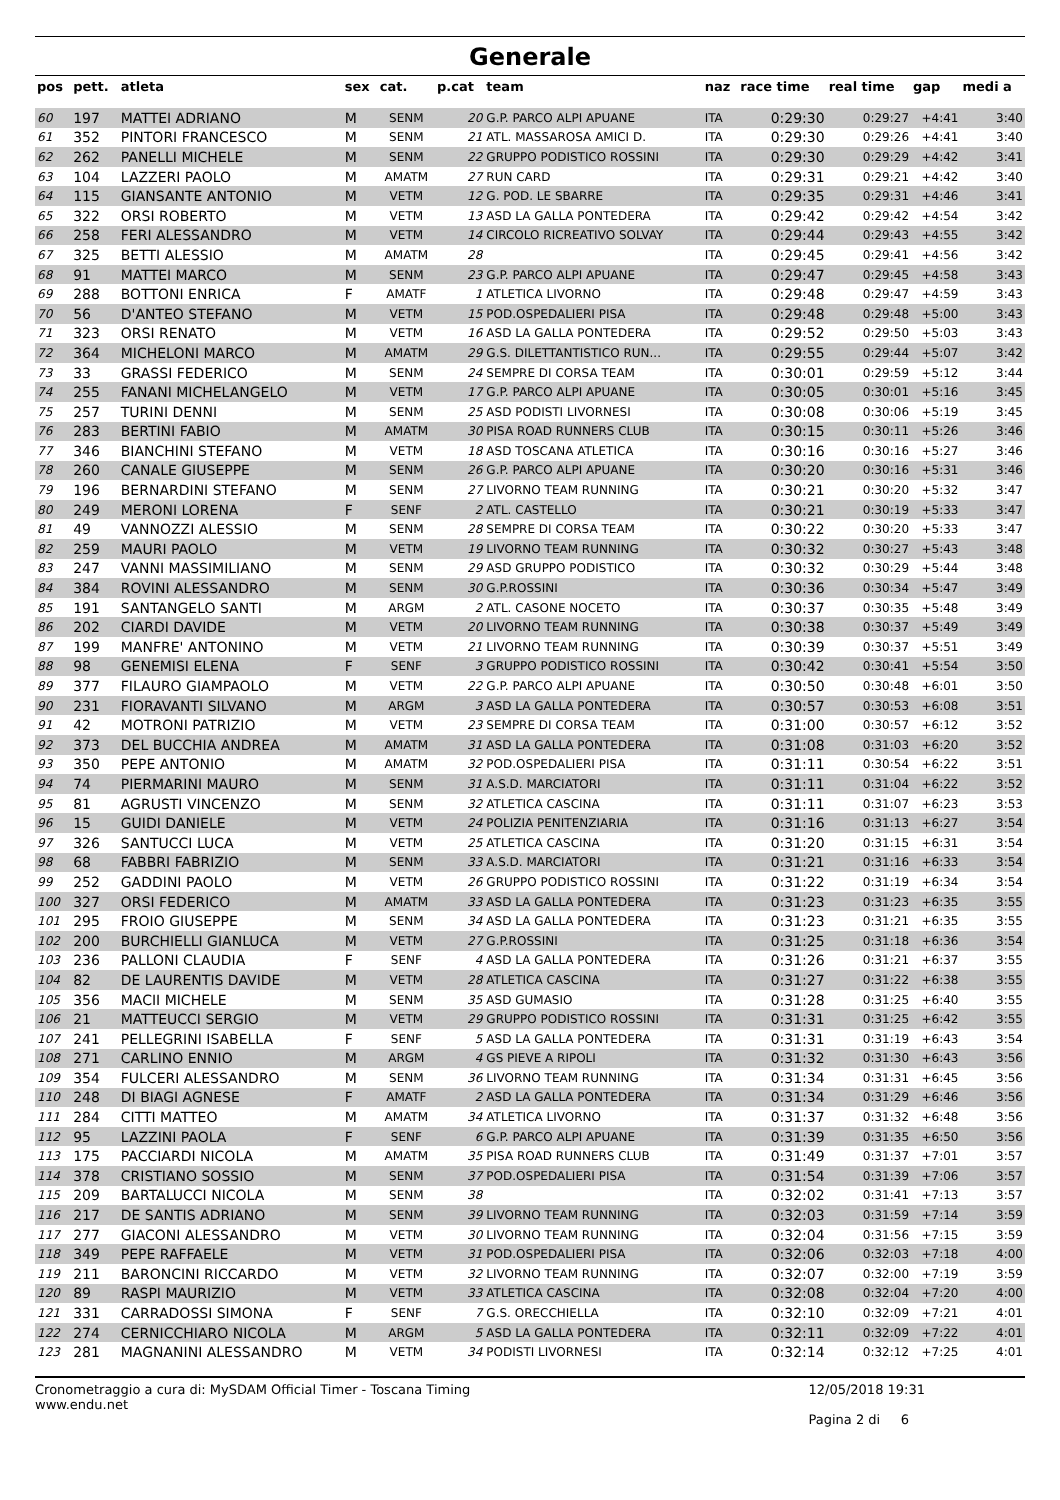Generale
| pos | pett. | atleta | sex | cat. | p.cat | team | naz | race time | real time | gap | medi a |
| --- | --- | --- | --- | --- | --- | --- | --- | --- | --- | --- | --- |
| 60 | 197 | MATTEI ADRIANO | M | SENM | 20 | G.P. PARCO ALPI APUANE | ITA | 0:29:30 | 0:29:27 | +4:41 | 3:40 |
| 61 | 352 | PINTORI FRANCESCO | M | SENM | 21 | ATL. MASSAROSA AMICI D. | ITA | 0:29:30 | 0:29:26 | +4:41 | 3:40 |
| 62 | 262 | PANELLI MICHELE | M | SENM | 22 | GRUPPO PODISTICO ROSSINI | ITA | 0:29:30 | 0:29:29 | +4:42 | 3:41 |
| 63 | 104 | LAZZERI PAOLO | M | AMATM | 27 | RUN CARD | ITA | 0:29:31 | 0:29:21 | +4:42 | 3:40 |
| 64 | 115 | GIANSANTE ANTONIO | M | VETM | 12 | G. POD. LE SBARRE | ITA | 0:29:35 | 0:29:31 | +4:46 | 3:41 |
| 65 | 322 | ORSI ROBERTO | M | VETM | 13 | ASD LA GALLA PONTEDERA | ITA | 0:29:42 | 0:29:42 | +4:54 | 3:42 |
| 66 | 258 | FERI ALESSANDRO | M | VETM | 14 | CIRCOLO RICREATIVO SOLVAY | ITA | 0:29:44 | 0:29:43 | +4:55 | 3:42 |
| 67 | 325 | BETTI ALESSIO | M | AMATM | 28 | | ITA | 0:29:45 | 0:29:41 | +4:56 | 3:42 |
| 68 | 91 | MATTEI MARCO | M | SENM | 23 | G.P. PARCO ALPI APUANE | ITA | 0:29:47 | 0:29:45 | +4:58 | 3:43 |
| 69 | 288 | BOTTONI ENRICA | F | AMATF | 1 | ATLETICA LIVORNO | ITA | 0:29:48 | 0:29:47 | +4:59 | 3:43 |
| 70 | 56 | D'ANTEO STEFANO | M | VETM | 15 | POD.OSPEDALIERI PISA | ITA | 0:29:48 | 0:29:48 | +5:00 | 3:43 |
| 71 | 323 | ORSI RENATO | M | VETM | 16 | ASD LA GALLA PONTEDERA | ITA | 0:29:52 | 0:29:50 | +5:03 | 3:43 |
| 72 | 364 | MICHELONI MARCO | M | AMATM | 29 | G.S. DILETTANTISTICO RUN... | ITA | 0:29:55 | 0:29:44 | +5:07 | 3:42 |
| 73 | 33 | GRASSI FEDERICO | M | SENM | 24 | SEMPRE DI CORSA TEAM | ITA | 0:30:01 | 0:29:59 | +5:12 | 3:44 |
| 74 | 255 | FANANI MICHELANGELO | M | VETM | 17 | G.P. PARCO ALPI APUANE | ITA | 0:30:05 | 0:30:01 | +5:16 | 3:45 |
| 75 | 257 | TURINI DENNI | M | SENM | 25 | ASD PODISTI LIVORNESI | ITA | 0:30:08 | 0:30:06 | +5:19 | 3:45 |
| 76 | 283 | BERTINI FABIO | M | AMATM | 30 | PISA ROAD RUNNERS CLUB | ITA | 0:30:15 | 0:30:11 | +5:26 | 3:46 |
| 77 | 346 | BIANCHINI STEFANO | M | VETM | 18 | ASD TOSCANA ATLETICA | ITA | 0:30:16 | 0:30:16 | +5:27 | 3:46 |
| 78 | 260 | CANALE GIUSEPPE | M | SENM | 26 | G.P. PARCO ALPI APUANE | ITA | 0:30:20 | 0:30:16 | +5:31 | 3:46 |
| 79 | 196 | BERNARDINI STEFANO | M | SENM | 27 | LIVORNO TEAM RUNNING | ITA | 0:30:21 | 0:30:20 | +5:32 | 3:47 |
| 80 | 249 | MERONI LORENA | F | SENF | 2 | ATL. CASTELLO | ITA | 0:30:21 | 0:30:19 | +5:33 | 3:47 |
| 81 | 49 | VANNOZZI ALESSIO | M | SENM | 28 | SEMPRE DI CORSA TEAM | ITA | 0:30:22 | 0:30:20 | +5:33 | 3:47 |
| 82 | 259 | MAURI PAOLO | M | VETM | 19 | LIVORNO TEAM RUNNING | ITA | 0:30:32 | 0:30:27 | +5:43 | 3:48 |
| 83 | 247 | VANNI MASSIMILIANO | M | SENM | 29 | ASD GRUPPO PODISTICO | ITA | 0:30:32 | 0:30:29 | +5:44 | 3:48 |
| 84 | 384 | ROVINI ALESSANDRO | M | SENM | 30 | G.P.ROSSINI | ITA | 0:30:36 | 0:30:34 | +5:47 | 3:49 |
| 85 | 191 | SANTANGELO SANTI | M | ARGM | 2 | ATL. CASONE NOCETO | ITA | 0:30:37 | 0:30:35 | +5:48 | 3:49 |
| 86 | 202 | CIARDI DAVIDE | M | VETM | 20 | LIVORNO TEAM RUNNING | ITA | 0:30:38 | 0:30:37 | +5:49 | 3:49 |
| 87 | 199 | MANFRE' ANTONINO | M | VETM | 21 | LIVORNO TEAM RUNNING | ITA | 0:30:39 | 0:30:37 | +5:51 | 3:49 |
| 88 | 98 | GENEMISI ELENA | F | SENF | 3 | GRUPPO PODISTICO ROSSINI | ITA | 0:30:42 | 0:30:41 | +5:54 | 3:50 |
| 89 | 377 | FILAURO GIAMPAOLO | M | VETM | 22 | G.P. PARCO ALPI APUANE | ITA | 0:30:50 | 0:30:48 | +6:01 | 3:50 |
| 90 | 231 | FIORAVANTI SILVANO | M | ARGM | 3 | ASD LA GALLA PONTEDERA | ITA | 0:30:57 | 0:30:53 | +6:08 | 3:51 |
| 91 | 42 | MOTRONI PATRIZIO | M | VETM | 23 | SEMPRE DI CORSA TEAM | ITA | 0:31:00 | 0:30:57 | +6:12 | 3:52 |
| 92 | 373 | DEL BUCCHIA ANDREA | M | AMATM | 31 | ASD LA GALLA PONTEDERA | ITA | 0:31:08 | 0:31:03 | +6:20 | 3:52 |
| 93 | 350 | PEPE ANTONIO | M | AMATM | 32 | POD.OSPEDALIERI PISA | ITA | 0:31:11 | 0:30:54 | +6:22 | 3:51 |
| 94 | 74 | PIERMARINI MAURO | M | SENM | 31 | A.S.D. MARCIATORI | ITA | 0:31:11 | 0:31:04 | +6:22 | 3:52 |
| 95 | 81 | AGRUSTI VINCENZO | M | SENM | 32 | ATLETICA CASCINA | ITA | 0:31:11 | 0:31:07 | +6:23 | 3:53 |
| 96 | 15 | GUIDI DANIELE | M | VETM | 24 | POLIZIA PENITENZIARIA | ITA | 0:31:16 | 0:31:13 | +6:27 | 3:54 |
| 97 | 326 | SANTUCCI LUCA | M | VETM | 25 | ATLETICA CASCINA | ITA | 0:31:20 | 0:31:15 | +6:31 | 3:54 |
| 98 | 68 | FABBRI FABRIZIO | M | SENM | 33 | A.S.D. MARCIATORI | ITA | 0:31:21 | 0:31:16 | +6:33 | 3:54 |
| 99 | 252 | GADDINI PAOLO | M | VETM | 26 | GRUPPO PODISTICO ROSSINI | ITA | 0:31:22 | 0:31:19 | +6:34 | 3:54 |
| 100 | 327 | ORSI FEDERICO | M | AMATM | 33 | ASD LA GALLA PONTEDERA | ITA | 0:31:23 | 0:31:23 | +6:35 | 3:55 |
| 101 | 295 | FROIO GIUSEPPE | M | SENM | 34 | ASD LA GALLA PONTEDERA | ITA | 0:31:23 | 0:31:21 | +6:35 | 3:55 |
| 102 | 200 | BURCHIELLI GIANLUCA | M | VETM | 27 | G.P.ROSSINI | ITA | 0:31:25 | 0:31:18 | +6:36 | 3:54 |
| 103 | 236 | PALLONI CLAUDIA | F | SENF | 4 | ASD LA GALLA PONTEDERA | ITA | 0:31:26 | 0:31:21 | +6:37 | 3:55 |
| 104 | 82 | DE LAURENTIS DAVIDE | M | VETM | 28 | ATLETICA CASCINA | ITA | 0:31:27 | 0:31:22 | +6:38 | 3:55 |
| 105 | 356 | MACII MICHELE | M | SENM | 35 | ASD GUMASIO | ITA | 0:31:28 | 0:31:25 | +6:40 | 3:55 |
| 106 | 21 | MATTEUCCI SERGIO | M | VETM | 29 | GRUPPO PODISTICO ROSSINI | ITA | 0:31:31 | 0:31:25 | +6:42 | 3:55 |
| 107 | 241 | PELLEGRINI ISABELLA | F | SENF | 5 | ASD LA GALLA PONTEDERA | ITA | 0:31:31 | 0:31:19 | +6:43 | 3:54 |
| 108 | 271 | CARLINO ENNIO | M | ARGM | 4 | GS PIEVE A RIPOLI | ITA | 0:31:32 | 0:31:30 | +6:43 | 3:56 |
| 109 | 354 | FULCERI ALESSANDRO | M | SENM | 36 | LIVORNO TEAM RUNNING | ITA | 0:31:34 | 0:31:31 | +6:45 | 3:56 |
| 110 | 248 | DI BIAGI AGNESE | F | AMATF | 2 | ASD LA GALLA PONTEDERA | ITA | 0:31:34 | 0:31:29 | +6:46 | 3:56 |
| 111 | 284 | CITTI MATTEO | M | AMATM | 34 | ATLETICA LIVORNO | ITA | 0:31:37 | 0:31:32 | +6:48 | 3:56 |
| 112 | 95 | LAZZINI PAOLA | F | SENF | 6 | G.P. PARCO ALPI APUANE | ITA | 0:31:39 | 0:31:35 | +6:50 | 3:56 |
| 113 | 175 | PACCIARDI NICOLA | M | AMATM | 35 | PISA ROAD RUNNERS CLUB | ITA | 0:31:49 | 0:31:37 | +7:01 | 3:57 |
| 114 | 378 | CRISTIANO SOSSIO | M | SENM | 37 | POD.OSPEDALIERI PISA | ITA | 0:31:54 | 0:31:39 | +7:06 | 3:57 |
| 115 | 209 | BARTALUCCI NICOLA | M | SENM | 38 | | ITA | 0:32:02 | 0:31:41 | +7:13 | 3:57 |
| 116 | 217 | DE SANTIS ADRIANO | M | SENM | 39 | LIVORNO TEAM RUNNING | ITA | 0:32:03 | 0:31:59 | +7:14 | 3:59 |
| 117 | 277 | GIACONI ALESSANDRO | M | VETM | 30 | LIVORNO TEAM RUNNING | ITA | 0:32:04 | 0:31:56 | +7:15 | 3:59 |
| 118 | 349 | PEPE RAFFAELE | M | VETM | 31 | POD.OSPEDALIERI PISA | ITA | 0:32:06 | 0:32:03 | +7:18 | 4:00 |
| 119 | 211 | BARONCINI RICCARDO | M | VETM | 32 | LIVORNO TEAM RUNNING | ITA | 0:32:07 | 0:32:00 | +7:19 | 3:59 |
| 120 | 89 | RASPI MAURIZIO | M | VETM | 33 | ATLETICA CASCINA | ITA | 0:32:08 | 0:32:04 | +7:20 | 4:00 |
| 121 | 331 | CARRADOSSI SIMONA | F | SENF | 7 | G.S. ORECCHIELLA | ITA | 0:32:10 | 0:32:09 | +7:21 | 4:01 |
| 122 | 274 | CERNICCHIARO NICOLA | M | ARGM | 5 | ASD LA GALLA PONTEDERA | ITA | 0:32:11 | 0:32:09 | +7:22 | 4:01 |
| 123 | 281 | MAGNANINI ALESSANDRO | M | VETM | 34 | PODISTI LIVORNESI | ITA | 0:32:14 | 0:32:12 | +7:25 | 4:01 |
Cronometraggio a cura di: MySDAM Official Timer - Toscana Timing
www.endu.net
12/05/2018 19:31
Pagina 2 di 6